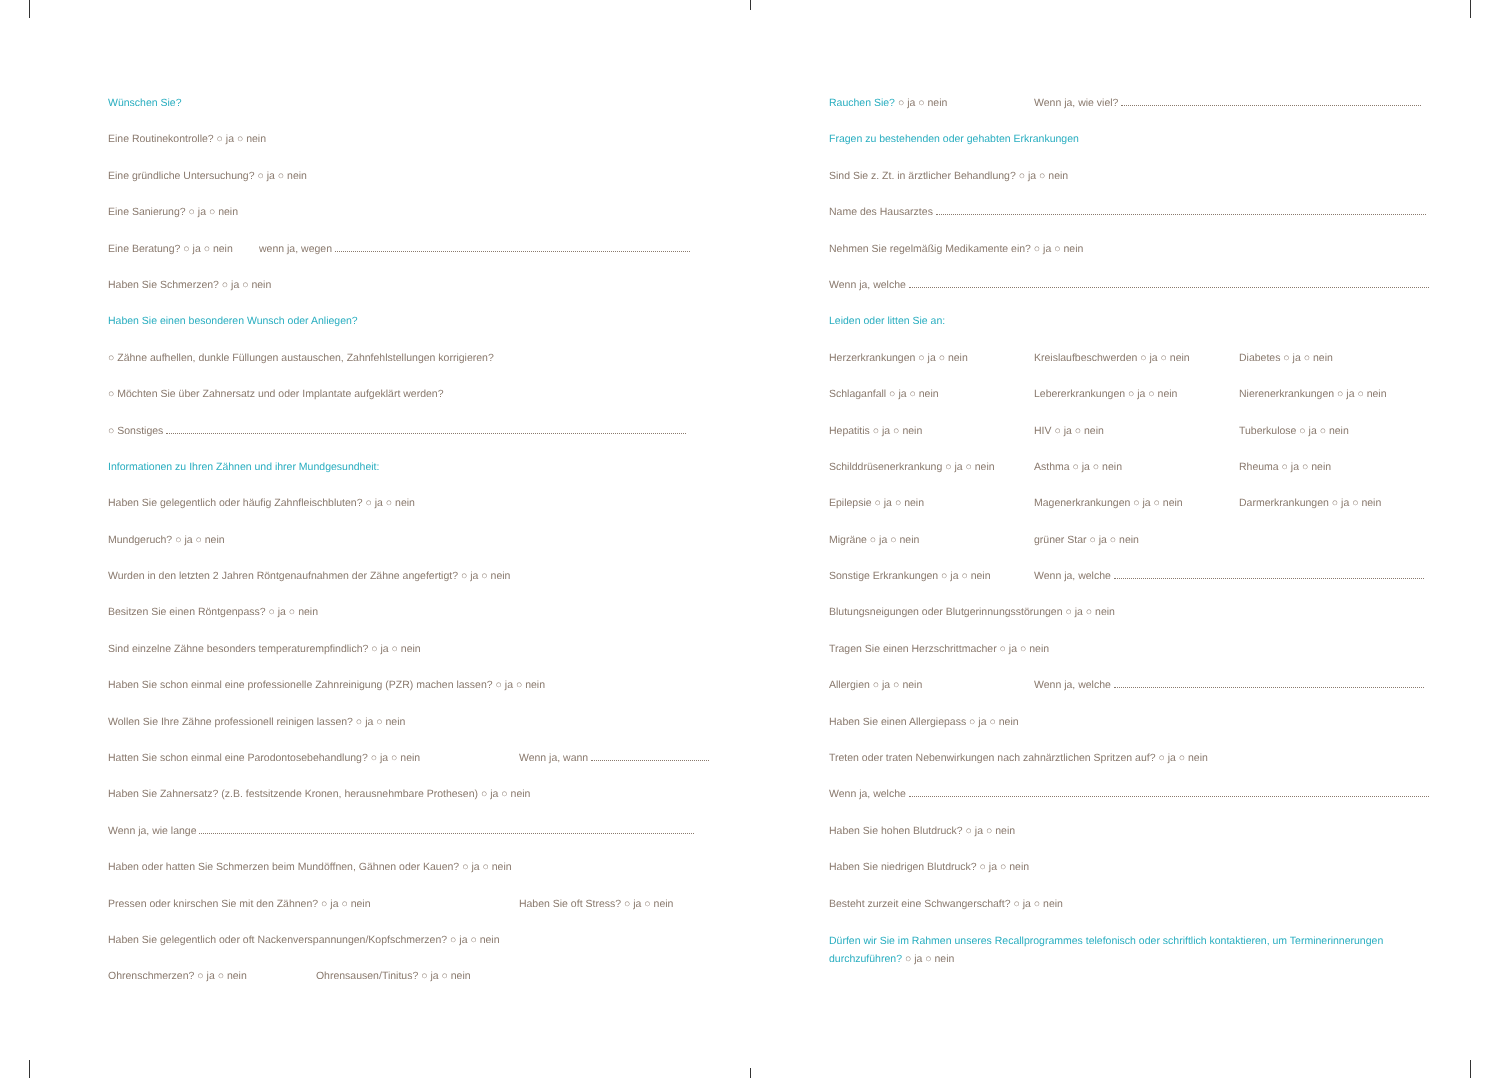Wünschen Sie?
Eine Routinekontrolle? ○ ja ○ nein
Eine gründliche Untersuchung? ○ ja ○ nein
Eine Sanierung? ○ ja ○ nein
Eine Beratung? ○ ja ○ nein wenn ja, wegen
Haben Sie Schmerzen? ○ ja ○ nein
Haben Sie einen besonderen Wunsch oder Anliegen?
○ Zähne aufhellen, dunkle Füllungen austauschen, Zahnfehlstellungen korrigieren?
○ Möchten Sie über Zahnersatz und oder Implantate aufgeklärt werden?
○ Sonstiges
Informationen zu Ihren Zähnen und ihrer Mundgesundheit:
Haben Sie gelegentlich oder häufig Zahnfleischbluten? ○ ja ○ nein
Mundgeruch? ○ ja ○ nein
Wurden in den letzten 2 Jahren Röntgenaufnahmen der Zähne angefertigt? ○ ja ○ nein
Besitzen Sie einen Röntgenpass? ○ ja ○ nein
Sind einzelne Zähne besonders temperaturempfindlich? ○ ja ○ nein
Haben Sie schon einmal eine professionelle Zahnreinigung (PZR) machen lassen? ○ ja ○ nein
Wollen Sie Ihre Zähne professionell reinigen lassen? ○ ja ○ nein
Hatten Sie schon einmal eine Parodontosebehandlung? ○ ja ○ nein Wenn ja, wann
Haben Sie Zahnersatz? (z.B. festsitzende Kronen, herausnehmbare Prothesen) ○ ja ○ nein
Wenn ja, wie lange
Haben oder hatten Sie Schmerzen beim Mundöffnen, Gähnen oder Kauen? ○ ja ○ nein
Pressen oder knirschen Sie mit den Zähnen? ○ ja ○ nein Haben Sie oft Stress? ○ ja ○ nein
Haben Sie gelegentlich oder oft Nackenverspannungen/Kopfschmerzen? ○ ja ○ nein
Ohrenschmerzen? ○ ja ○ nein Ohrensausen/Tinitus? ○ ja ○ nein
Rauchen Sie? ○ ja ○ nein Wenn ja, wie viel?
Fragen zu bestehenden oder gehabten Erkrankungen
Sind Sie z. Zt. in ärztlicher Behandlung? ○ ja ○ nein
Name des Hausarztes
Nehmen Sie regelmäßig Medikamente ein? ○ ja ○ nein
Wenn ja, welche
Leiden oder litten Sie an:
Herzerkrankungen ○ ja ○ nein Kreislaufbeschwerden ○ ja ○ nein Diabetes ○ ja ○ nein
Schlaganfall ○ ja ○ nein Lebererkrankungen ○ ja ○ nein Nierenerkrankungen ○ ja ○ nein
Hepatitis ○ ja ○ nein HIV ○ ja ○ nein Tuberkulose ○ ja ○ nein
Schilddrüsenerkrankung ○ ja ○ nein Asthma ○ ja ○ nein Rheuma ○ ja ○ nein
Epilepsie ○ ja ○ nein Magenerkrankungen ○ ja ○ nein Darmerkrankungen ○ ja ○ nein
Migräne ○ ja ○ nein grüner Star ○ ja ○ nein
Sonstige Erkrankungen ○ ja ○ nein Wenn ja, welche
Blutungsneigungen oder Blutgerinnungsstörungen ○ ja ○ nein
Tragen Sie einen Herzschrittmacher ○ ja ○ nein
Allergien ○ ja ○ nein Wenn ja, welche
Haben Sie einen Allergiepass ○ ja ○ nein
Treten oder traten Nebenwirkungen nach zahnärztlichen Spritzen auf? ○ ja ○ nein
Wenn ja, welche
Haben Sie hohen Blutdruck? ○ ja ○ nein
Haben Sie niedrigen Blutdruck? ○ ja ○ nein
Besteht zurzeit eine Schwangerschaft? ○ ja ○ nein
Dürfen wir Sie im Rahmen unseres Recallprogrammes telefonisch oder schriftlich kontaktieren, um Terminerinnerungen
durchzuführen? ○ ja ○ nein